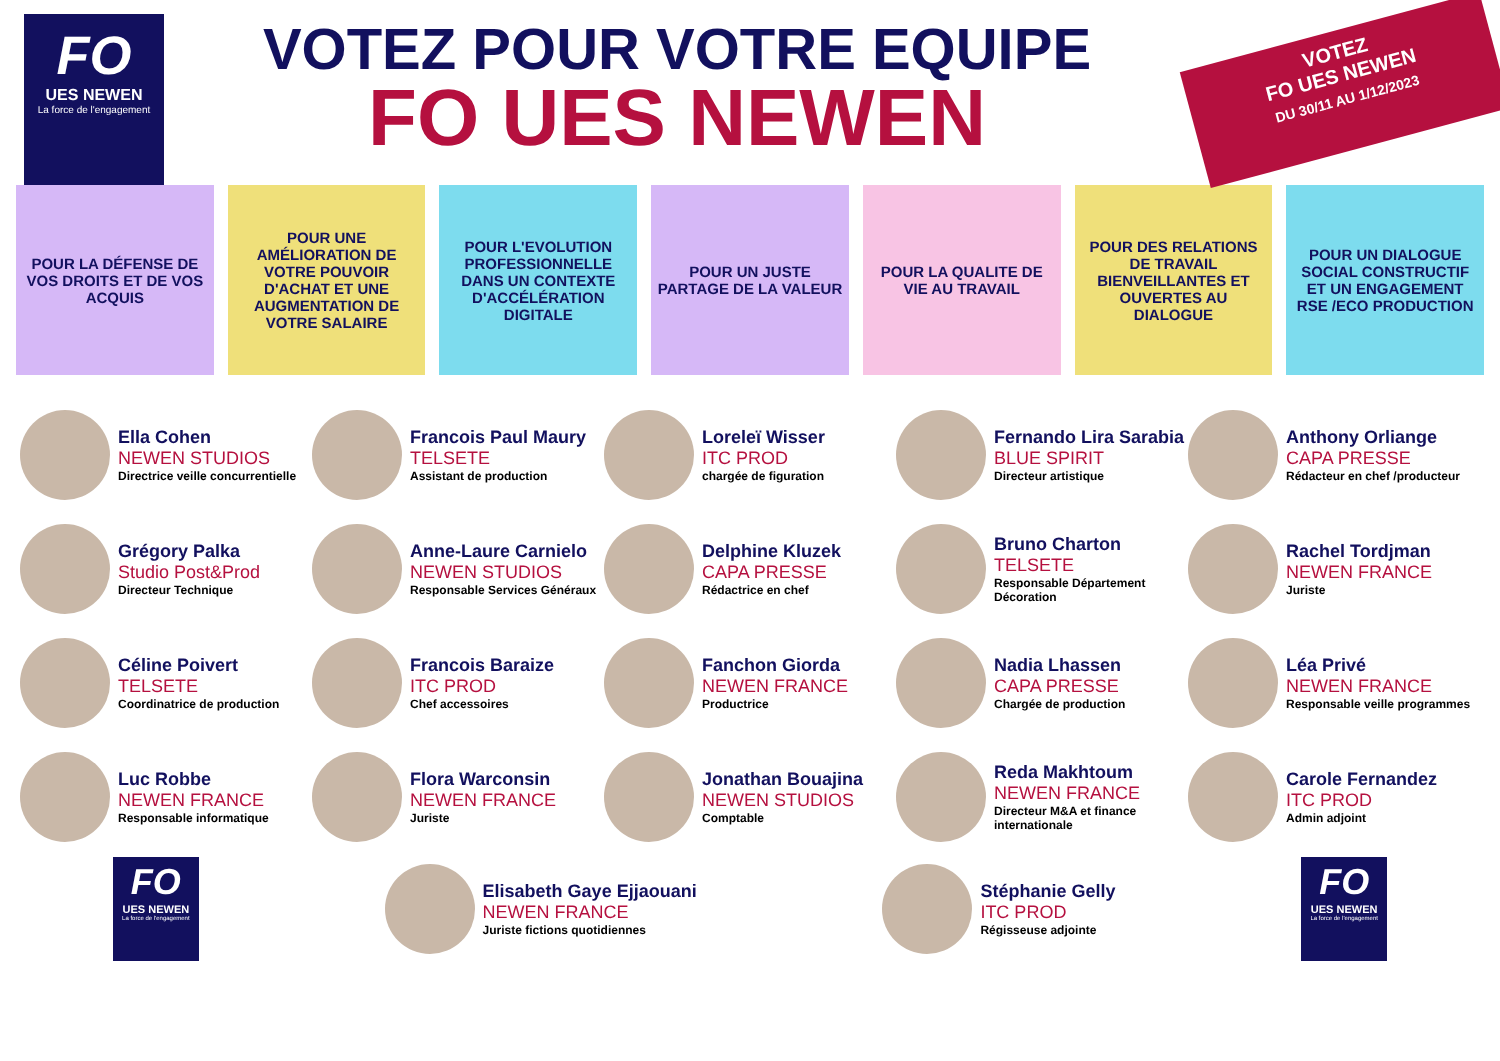FO
UES NEWEN
La force de l'engagement
VOTEZ POUR VOTRE EQUIPE
FO UES NEWEN
VOTEZ
FO UES NEWEN
DU 30/11 AU 1/12/2023
POUR LA DÉFENSE DE VOS DROITS ET DE VOS ACQUIS
POUR UNE AMÉLIORATION DE VOTRE POUVOIR D'ACHAT ET UNE AUGMENTATION DE VOTRE SALAIRE
POUR L'EVOLUTION PROFESSIONNELLE DANS UN CONTEXTE D'ACCÉLÉRATION DIGITALE
POUR UN JUSTE PARTAGE DE LA VALEUR
POUR LA QUALITE DE VIE AU TRAVAIL
POUR DES RELATIONS DE TRAVAIL BIENVEILLANTES ET OUVERTES AU DIALOGUE
POUR UN DIALOGUE SOCIAL CONSTRUCTIF ET UN ENGAGEMENT RSE /ECO PRODUCTION
Ella Cohen
NEWEN STUDIOS
Directrice veille concurrentielle
Francois Paul Maury
TELSETE
Assistant de production
Loreleï Wisser
ITC PROD
chargée de figuration
Fernando Lira Sarabia
BLUE SPIRIT
Directeur artistique
Anthony Orliange
CAPA PRESSE
Rédacteur en chef /producteur
Grégory Palka
Studio Post&Prod
Directeur Technique
Anne-Laure Carnielo
NEWEN STUDIOS
Responsable Services Généraux
Delphine Kluzek
CAPA PRESSE
Rédactrice en chef
Bruno Charton
TELSETE
Responsable Département Décoration
Rachel Tordjman
NEWEN FRANCE
Juriste
Céline Poivert
TELSETE
Coordinatrice de production
Francois Baraize
ITC PROD
Chef accessoires
Fanchon Giorda
NEWEN FRANCE
Productrice
Nadia Lhassen
CAPA PRESSE
Chargée de production
Léa Privé
NEWEN FRANCE
Responsable veille programmes
Luc Robbe
NEWEN FRANCE
Responsable informatique
Flora Warconsin
NEWEN FRANCE
Juriste
Jonathan Bouajina
NEWEN STUDIOS
Comptable
Reda Makhtoum
NEWEN FRANCE
Directeur M&A et finance internationale
Carole Fernandez
ITC PROD
Admin adjoint
FO
UES NEWEN
La force de l'engagement
Elisabeth Gaye Ejjaouani
NEWEN FRANCE
Juriste fictions quotidiennes
Stéphanie Gelly
ITC PROD
Régisseuse adjointe
FO
UES NEWEN
La force de l'engagement